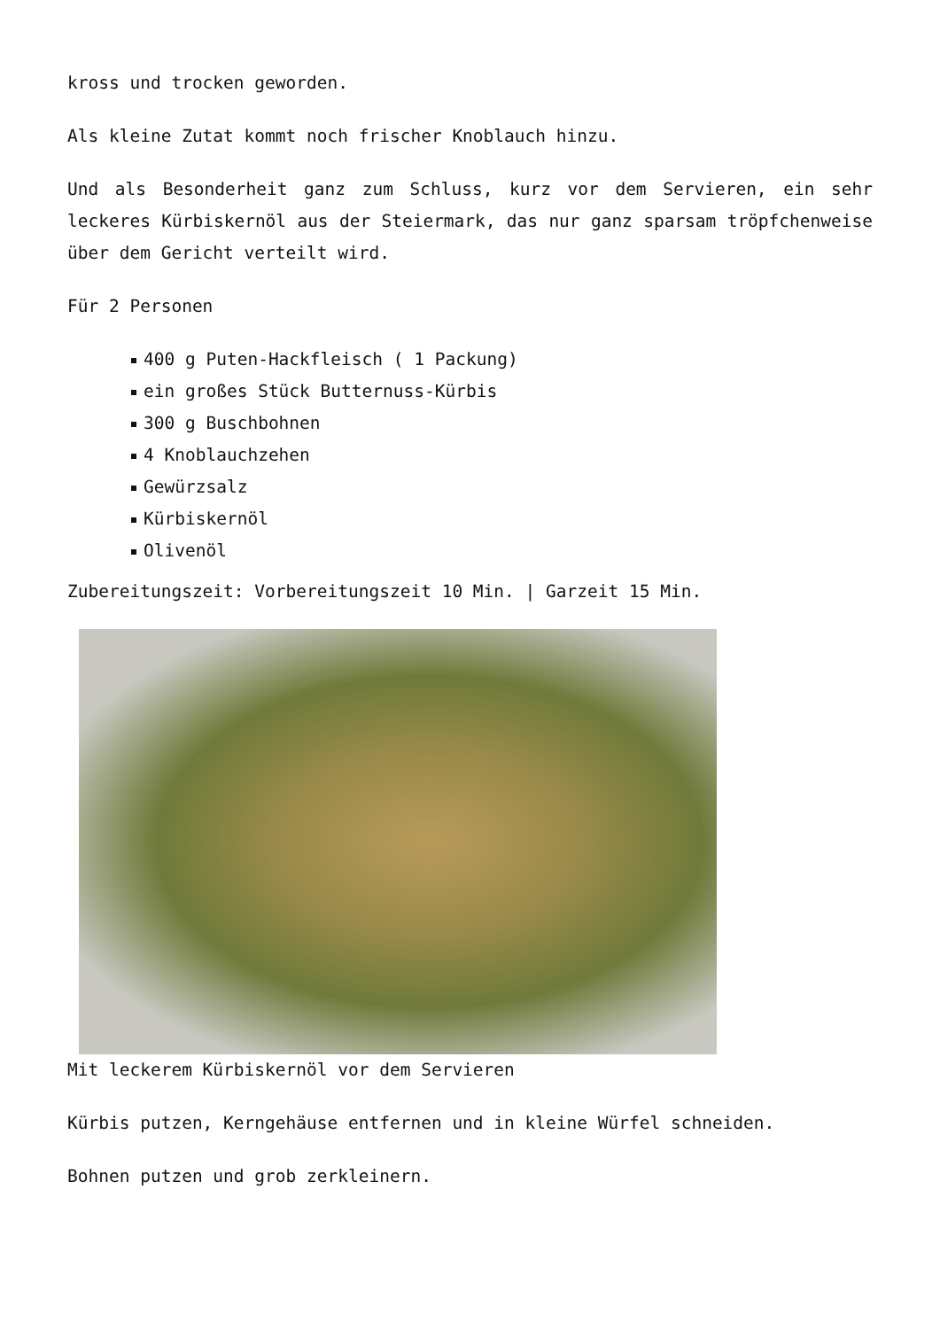kross und trocken geworden.
Als kleine Zutat kommt noch frischer Knoblauch hinzu.
Und als Besonderheit ganz zum Schluss, kurz vor dem Servieren, ein sehr leckeres Kürbiskernöl aus der Steiermark, das nur ganz sparsam tröpfchenweise über dem Gericht verteilt wird.
Für 2 Personen
400 g Puten-Hackfleisch ( 1 Packung)
ein großes Stück Butternuss-Kürbis
300 g Buschbohnen
4 Knoblauchzehen
Gewürzsalz
Kürbiskernöl
Olivenöl
Zubereitungszeit: Vorbereitungszeit 10 Min. | Garzeit 15 Min.
Mit leckerem Kürbiskernöl vor dem Servieren
Kürbis putzen, Kerngehäuse entfernen und in kleine Würfel schneiden.
Bohnen putzen und grob zerkleinern.